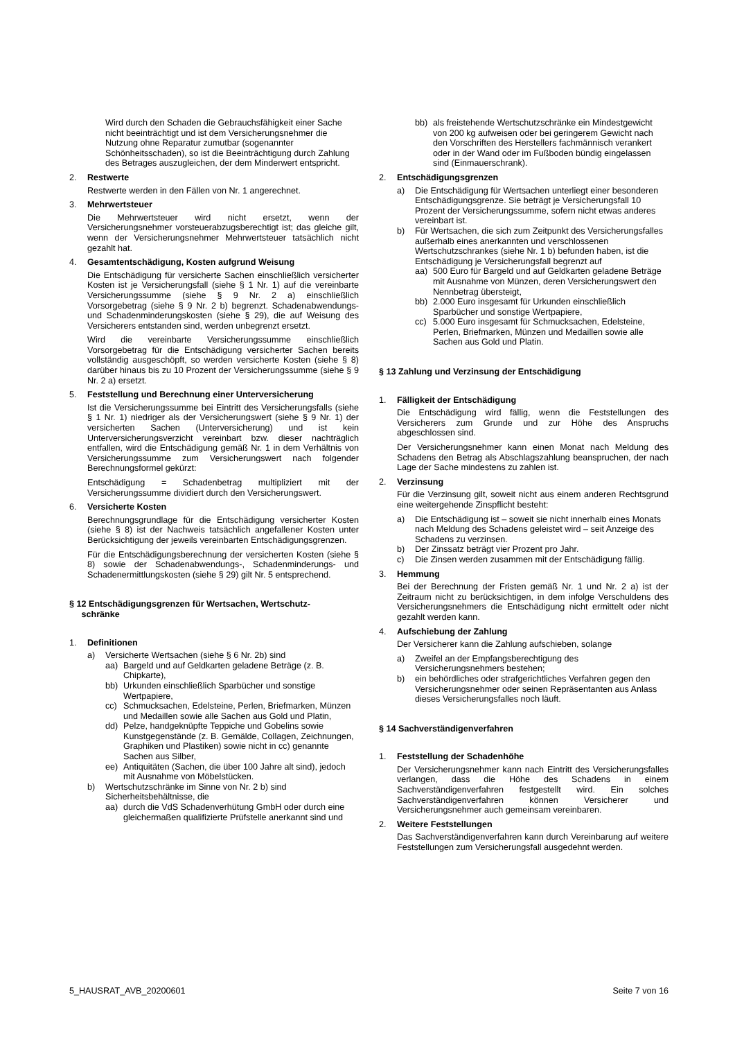Wird durch den Schaden die Gebrauchsfähigkeit einer Sache nicht beeinträchtigt und ist dem Versicherungsnehmer die Nutzung ohne Reparatur zumutbar (sogenannter Schönheitsschaden), so ist die Beeinträchtigung durch Zahlung des Betrages auszugleichen, der dem Minderwert entspricht.
2. Restwerte
Restwerte werden in den Fällen von Nr. 1 angerechnet.
3. Mehrwertsteuer
Die Mehrwertsteuer wird nicht ersetzt, wenn der Versicherungsnehmer vorsteuerabzugsberechtigt ist; das gleiche gilt, wenn der Versicherungsnehmer Mehrwertsteuer tatsächlich nicht gezahlt hat.
4. Gesamtentschädigung, Kosten aufgrund Weisung
Die Entschädigung für versicherte Sachen einschließlich versicherter Kosten ist je Versicherungsfall (siehe § 1 Nr. 1) auf die vereinbarte Versicherungssumme (siehe § 9 Nr. 2 a) einschließlich Vorsorgebetrag (siehe § 9 Nr. 2 b) begrenzt. Schadenabwendungs- und Schadenminderungskosten (siehe § 29), die auf Weisung des Versicherers entstanden sind, werden unbegrenzt ersetzt.
Wird die vereinbarte Versicherungssumme einschließlich Vorsorgebetrag für die Entschädigung versicherter Sachen bereits vollständig ausgeschöpft, so werden versicherte Kosten (siehe § 8) darüber hinaus bis zu 10 Prozent der Versicherungssumme (siehe § 9 Nr. 2 a) ersetzt.
5. Feststellung und Berechnung einer Unterversicherung
Ist die Versicherungssumme bei Eintritt des Versicherungsfalls (siehe § 1 Nr. 1) niedriger als der Versicherungswert (siehe § 9 Nr. 1) der versicherten Sachen (Unterversicherung) und ist kein Unterversicherungsverzicht vereinbart bzw. dieser nachträglich entfallen, wird die Entschädigung gemäß Nr. 1 in dem Verhältnis von Versicherungssumme zum Versicherungswert nach folgender Berechnungsformel gekürzt:
Entschädigung = Schadenbetrag multipliziert mit der Versicherungssumme dividiert durch den Versicherungswert.
6. Versicherte Kosten
Berechnungsgrundlage für die Entschädigung versicherter Kosten (siehe § 8) ist der Nachweis tatsächlich angefallener Kosten unter Berücksichtigung der jeweils vereinbarten Entschädigungsgrenzen.
Für die Entschädigungsberechnung der versicherten Kosten (siehe § 8) sowie der Schadenabwendungs-, Schadenminderungs- und Schadenermittlungskosten (siehe § 29) gilt Nr. 5 entsprechend.
§ 12 Entschädigungsgrenzen für Wertsachen, Wertschutz-
schränke
1. Definitionen
a) Versicherte Wertsachen (siehe § 6 Nr. 2b) sind
aa) Bargeld und auf Geldkarten geladene Beträge (z. B. Chipkarte),
bb) Urkunden einschließlich Sparbücher und sonstige Wertpapiere,
cc) Schmucksachen, Edelsteine, Perlen, Briefmarken, Münzen und Medaillen sowie alle Sachen aus Gold und Platin,
dd) Pelze, handgeknüpfte Teppiche und Gobelins sowie Kunstgegenstände (z. B. Gemälde, Collagen, Zeichnungen, Graphiken und Plastiken) sowie nicht in cc) genannte Sachen aus Silber,
ee) Antiquitäten (Sachen, die über 100 Jahre alt sind), jedoch mit Ausnahme von Möbelstücken.
b) Wertschutzschränke im Sinne von Nr. 2 b) sind Sicherheitsbehältnisse, die
aa) durch die VdS Schadenverhütung GmbH oder durch eine gleichermaßen qualifizierte Prüfstelle anerkannt sind und
bb) als freistehende Wertschutzschränke ein Mindestgewicht von 200 kg aufweisen oder bei geringerem Gewicht nach den Vorschriften des Herstellers fachmännisch verankert oder in der Wand oder im Fußboden bündig eingelassen sind (Einmauerschrank).
2. Entschädigungsgrenzen
a) Die Entschädigung für Wertsachen unterliegt einer besonderen Entschädigungsgrenze. Sie beträgt je Versicherungsfall 10 Prozent der Versicherungssumme, sofern nicht etwas anderes vereinbart ist.
b) Für Wertsachen, die sich zum Zeitpunkt des Versicherungsfalles außerhalb eines anerkannten und verschlossenen Wertschutzschrankes (siehe Nr. 1 b) befunden haben, ist die Entschädigung je Versicherungsfall begrenzt auf
aa) 500 Euro für Bargeld und auf Geldkarten geladene Beträge mit Ausnahme von Münzen, deren Versicherungswert den Nennbetrag übersteigt,
bb) 2.000 Euro insgesamt für Urkunden einschließlich Sparbücher und sonstige Wertpapiere,
cc) 5.000 Euro insgesamt für Schmucksachen, Edelsteine, Perlen, Briefmarken, Münzen und Medaillen sowie alle Sachen aus Gold und Platin.
§ 13 Zahlung und Verzinsung der Entschädigung
1. Fälligkeit der Entschädigung
Die Entschädigung wird fällig, wenn die Feststellungen des Versicherers zum Grunde und zur Höhe des Anspruchs abgeschlossen sind.
Der Versicherungsnehmer kann einen Monat nach Meldung des Schadens den Betrag als Abschlagszahlung beanspruchen, der nach Lage der Sache mindestens zu zahlen ist.
2. Verzinsung
Für die Verzinsung gilt, soweit nicht aus einem anderen Rechtsgrund eine weitergehende Zinspflicht besteht:
a) Die Entschädigung ist – soweit sie nicht innerhalb eines Monats nach Meldung des Schadens geleistet wird – seit Anzeige des Schadens zu verzinsen.
b) Der Zinssatz beträgt vier Prozent pro Jahr.
c) Die Zinsen werden zusammen mit der Entschädigung fällig.
3. Hemmung
Bei der Berechnung der Fristen gemäß Nr. 1 und Nr. 2 a) ist der Zeitraum nicht zu berücksichtigen, in dem infolge Verschuldens des Versicherungsnehmers die Entschädigung nicht ermittelt oder nicht gezahlt werden kann.
4. Aufschiebung der Zahlung
Der Versicherer kann die Zahlung aufschieben, solange
a) Zweifel an der Empfangsberechtigung des Versicherungsnehmers bestehen;
b) ein behördliches oder strafgerichtliches Verfahren gegen den Versicherungsnehmer oder seinen Repräsentanten aus Anlass dieses Versicherungsfalles noch läuft.
§ 14 Sachverständigenverfahren
1. Feststellung der Schadenhöhe
Der Versicherungsnehmer kann nach Eintritt des Versicherungsfalles verlangen, dass die Höhe des Schadens in einem Sachverständigenverfahren festgestellt wird. Ein solches Sachverständigenverfahren können Versicherer und Versicherungsnehmer auch gemeinsam vereinbaren.
2. Weitere Feststellungen
Das Sachverständigenverfahren kann durch Vereinbarung auf weitere Feststellungen zum Versicherungsfall ausgedehnt werden.
5_HAUSRAT_AVB_20200601 Seite 7 von 16